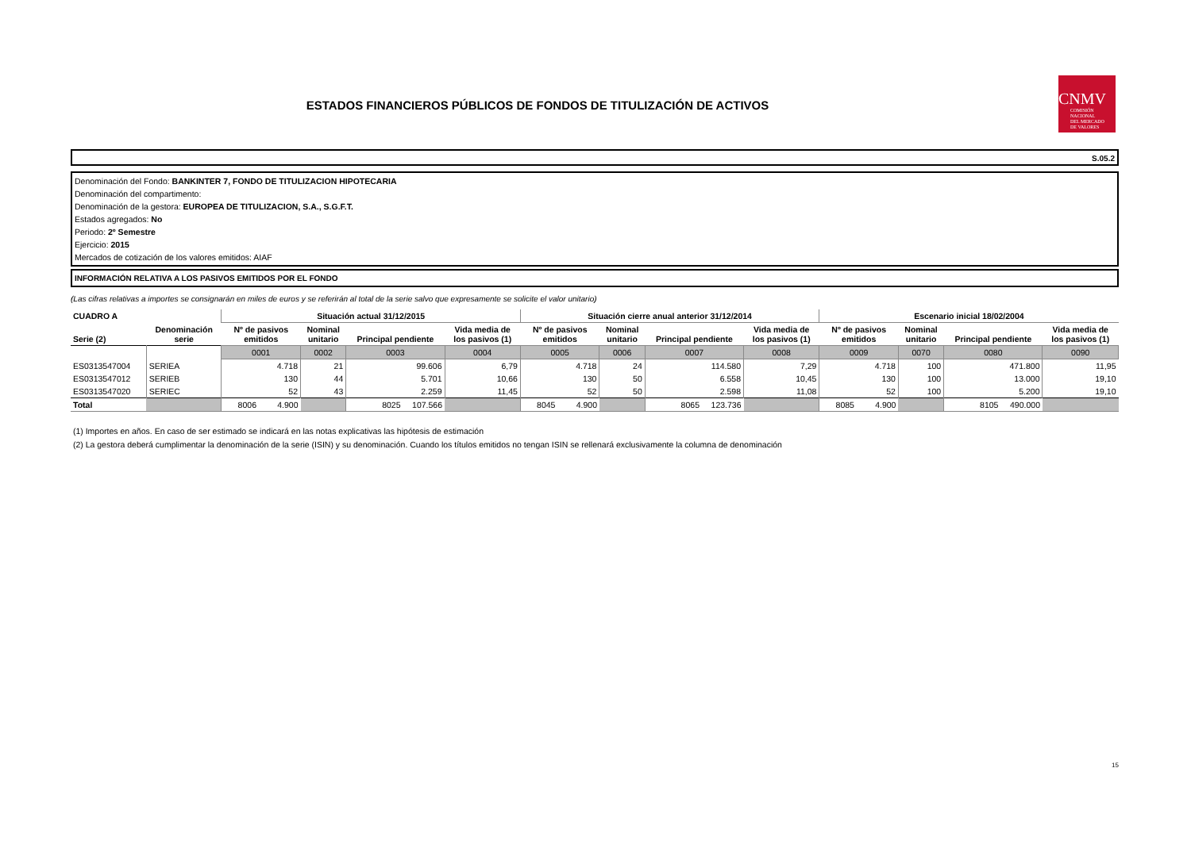ESTADOS FINANCIEROS PÚBLICOS DE FONDOS DE TITULIZACIÓN DE ACTIVOS
CNMV
COMISIÓN
NACIONAL
DEL MERCADO
DE VALORES
S.05.2
Denominación del Fondo: BANKINTER 7, FONDO DE TITULIZACION HIPOTECARIA
Denominación del compartimento:
Denominación de la gestora: EUROPEA DE TITULIZACION, S.A., S.G.F.T.
Estados agregados: No
Periodo: 2º Semestre
Ejercicio: 2015
Mercados de cotización de los valores emitidos: AIAF
INFORMACIÓN RELATIVA A LOS PASIVOS EMITIDOS POR EL FONDO
(Las cifras relativas a importes se consignarán en miles de euros y se referirán al total de la serie salvo que expresamente se solicite el valor unitario)
| CUADRO A | | Situación actual 31/12/2015 | | | | Situación cierre anual anterior 31/12/2014 | | | | Escenario inicial 18/02/2004 | | | |
| --- | --- | --- | --- | --- | --- | --- | --- | --- | --- | --- | --- | --- | --- |
| Serie (2) | Denominación serie | Nº de pasivos emitidos | Nominal unitario | Principal pendiente | Vida media de los pasivos (1) | Nº de pasivos emitidos | Nominal unitario | Principal pendiente | Vida media de los pasivos (1) | Nº de pasivos emitidos | Nominal unitario | Principal pendiente | Vida media de los pasivos (1) |
| | | 0001 | 0002 | 0003 | 0004 | 0005 | 0006 | 0007 | 0008 | 0009 | 0070 | 0080 | 0090 |
| ES0313547004 | SERIEA | 4.718 | 21 | 99.606 | 6,79 | 4.718 | 24 | 114.580 | 7,29 | 4.718 | 100 | 471.800 | 11,95 |
| ES0313547012 | SERIEB | 130 | 44 | 5.701 | 10,66 | 130 | 50 | 6.558 | 10,45 | 130 | 100 | 13.000 | 19,10 |
| ES0313547020 | SERIEC | 52 | 43 | 2.259 | 11,45 | 52 | 50 | 2.598 | 11,08 | 52 | 100 | 5.200 | 19,10 |
| Total | | 8006 4.900 | | 8025 107.566 | | 8045 4.900 | | 8065 123.736 | | 8085 4.900 | | 8105 490.000 | |
(1) Importes en años. En caso de ser estimado se indicará en las notas explicativas las hipótesis de estimación
(2) La gestora deberá cumplimentar la denominación de la serie (ISIN) y su denominación. Cuando los títulos emitidos no tengan ISIN se rellenará exclusivamente la columna de denominación
15